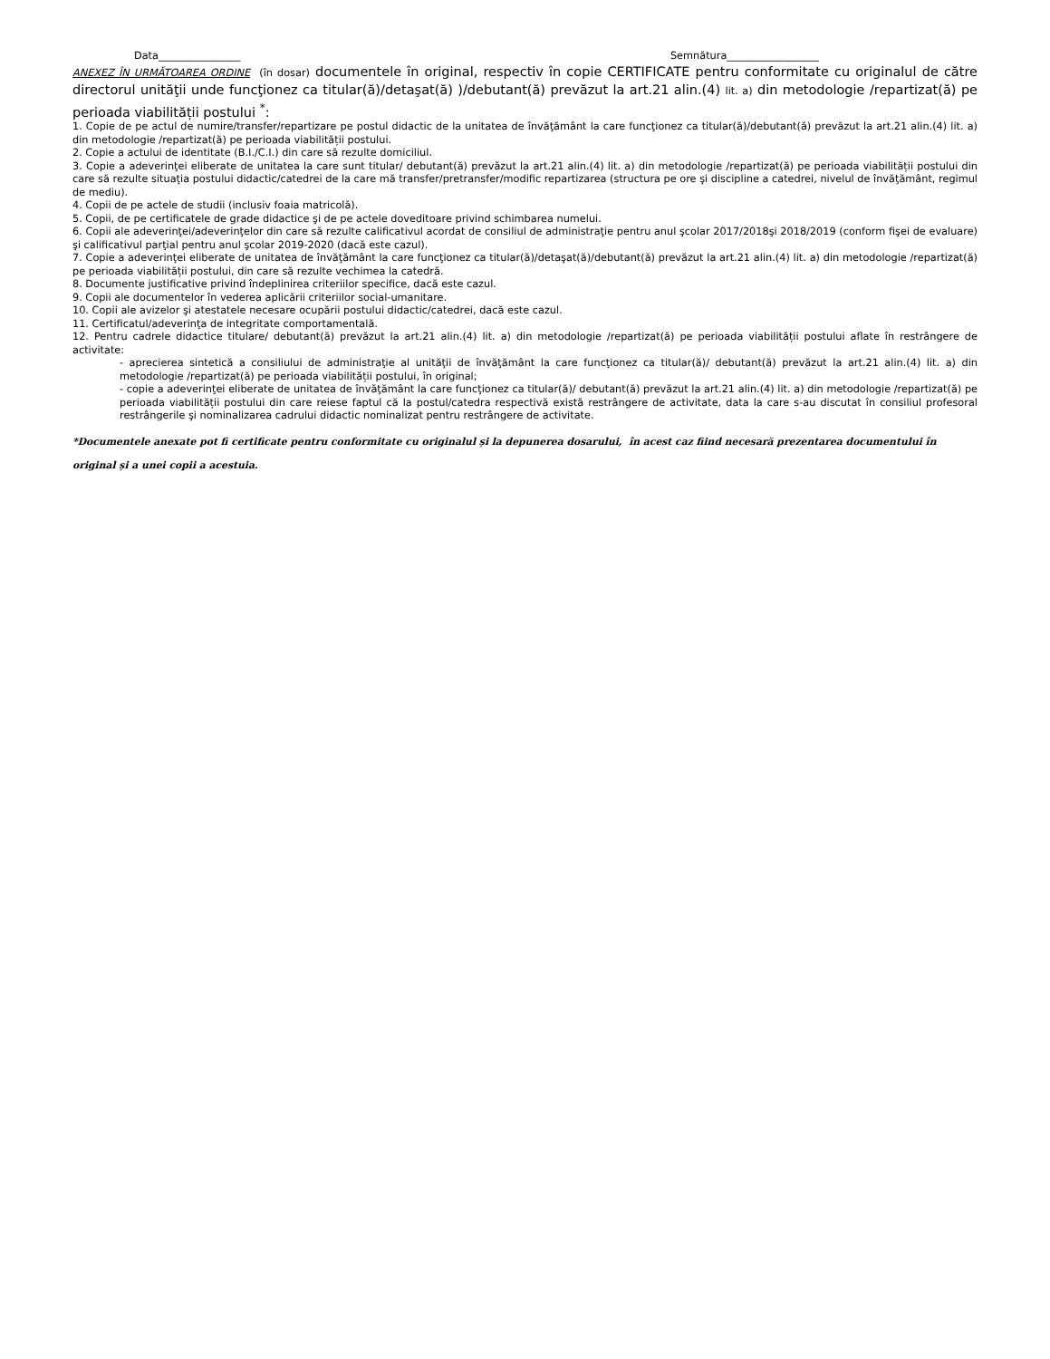Data________________ Semnătura__________________
ANEXEZ ÎN URMĂTOAREA ORDINE (în dosar) documentele în original, respectiv în copie CERTIFICATE pentru conformitate cu originalul de către directorul unităţii unde funcţionez ca titular(ă)/detaşat(ă) )/debutant(ă) prevăzut la art.21 alin.(4) lit. a) din metodologie /repartizat(ă) pe perioada viabilității postului <sup>*</sup>:
1. Copie de pe actul de numire/transfer/repartizare pe postul didactic de la unitatea de învăţământ la care funcţionez ca titular(ă)/debutant(ă) prevăzut la art.21 alin.(4) lit. a) din metodologie /repartizat(ă) pe perioada viabilității postului.
2. Copie a actului de identitate (B.I./C.I.) din care să rezulte domiciliul.
3. Copie a adeverinţei eliberate de unitatea la care sunt titular/ debutant(ă) prevăzut la art.21 alin.(4) lit. a) din metodologie /repartizat(ă) pe perioada viabilității postului din care să rezulte situaţia postului didactic/catedrei de la care mă transfer/pretransfer/modific repartizarea (structura pe ore şi discipline a catedrei, nivelul de învăţământ, regimul de mediu).
4. Copii de pe actele de studii (inclusiv foaia matricolă).
5. Copii, de pe certificatele de grade didactice şi de pe actele doveditoare privind schimbarea numelui.
6. Copii ale adeverinţei/adeverinţelor din care să rezulte calificativul acordat de consiliul de administraţie pentru anul şcolar 2017/2018şi 2018/2019 (conform fişei de evaluare) şi calificativul parţial pentru anul şcolar 2019-2020 (dacă este cazul).
7. Copie a adeverinţei eliberate de unitatea de învăţământ la care funcţionez ca titular(ă)/detaşat(ă)/debutant(ă) prevăzut la art.21 alin.(4) lit. a) din metodologie /repartizat(ă) pe perioada viabilității postului, din care să rezulte vechimea la catedră.
8. Documente justificative privind îndeplinirea criteriilor specifice, dacă este cazul.
9. Copii ale documentelor în vederea aplicării criteriilor social-umanitare.
10. Copii ale avizelor şi atestatele necesare ocupării postului didactic/catedrei, dacă este cazul.
11. Certificatul/adeverinţa de integritate comportamentală.
12. Pentru cadrele didactice titulare/ debutant(ă) prevăzut la art.21 alin.(4) lit. a) din metodologie /repartizat(ă) pe perioada viabilității postului aflate în restrângere de activitate:
- aprecierea sintetică a consiliului de administraţie al unităţii de învăţământ la care funcţionez ca titular(ă)/ debutant(ă) prevăzut la art.21 alin.(4) lit. a) din metodologie /repartizat(ă) pe perioada viabilității postului, în original;
- copie a adeverinţei eliberate de unitatea de învăţământ la care funcţionez ca titular(ă)/ debutant(ă) prevăzut la art.21 alin.(4) lit. a) din metodologie /repartizat(ă) pe perioada viabilității postului din care reiese faptul că la postul/catedra respectivă există restrângere de activitate, data la care s-au discutat în consiliul profesoral restrângerile şi nominalizarea cadrului didactic nominalizat pentru restrângere de activitate.
*Documentele anexate pot fi certificate pentru conformitate cu originalul și la depunerea dosarului, în acest caz fiind necesară prezentarea documentului în original și a unei copii a acestuia.